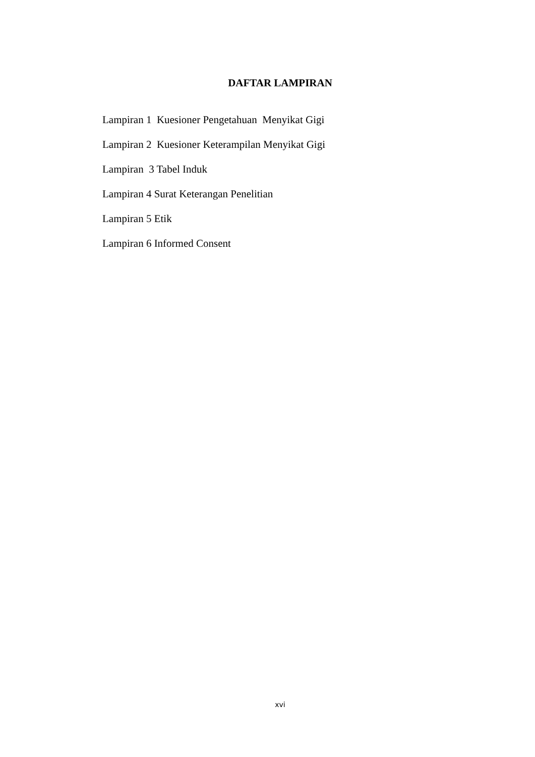DAFTAR LAMPIRAN
Lampiran 1 Kuesioner Pengetahuan Menyikat Gigi
Lampiran 2 Kuesioner Keterampilan Menyikat Gigi
Lampiran 3 Tabel Induk
Lampiran 4 Surat Keterangan Penelitian
Lampiran 5 Etik
Lampiran 6 Informed Consent
xvi